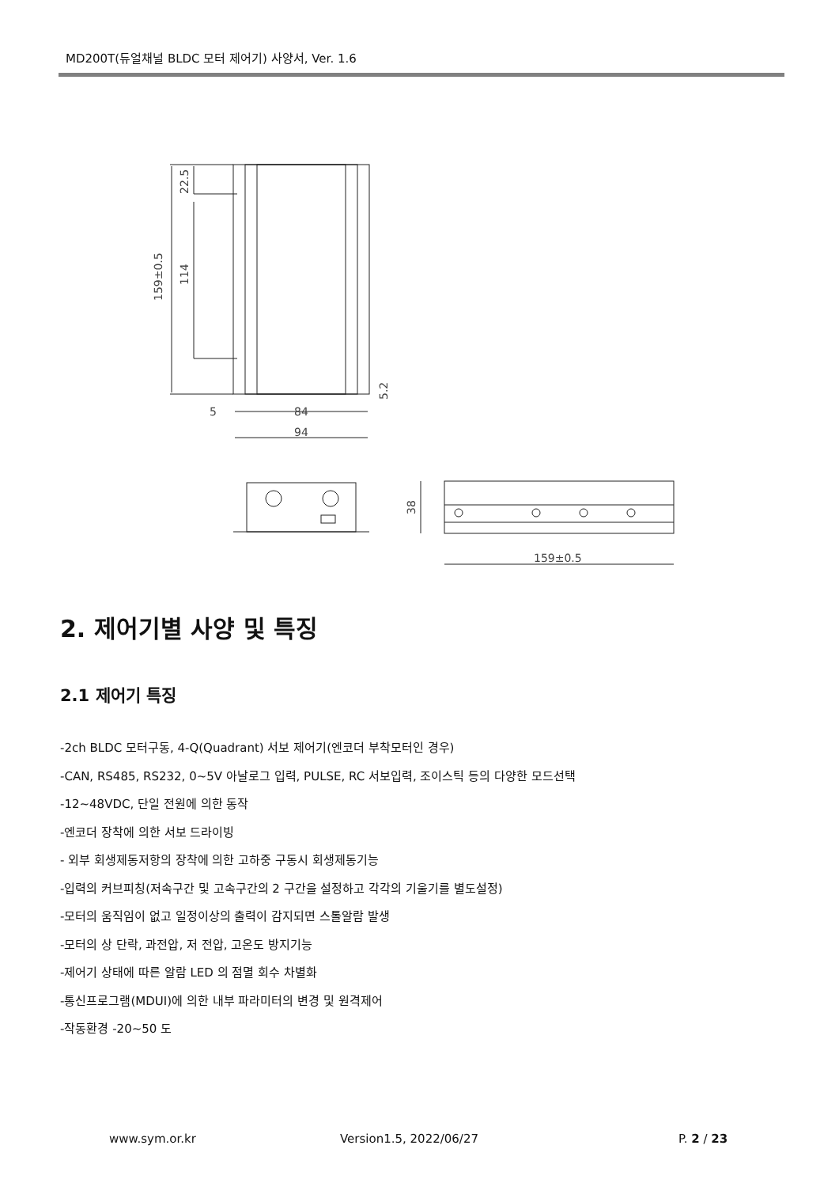MD200T(듀얼채널 BLDC 모터 제어기) 사양서, Ver. 1.6
159±0.5
114
22.5
5.2
5
84
94
38
159±0.5
2. 제어기별 사양 및 특징
2.1 제어기 특징
-2ch BLDC 모터구동, 4-Q(Quadrant) 서보 제어기(엔코더 부착모터인 경우)
-CAN, RS485, RS232, 0~5V 아날로그 입력, PULSE, RC 서보입력, 조이스틱 등의 다양한 모드선택
-12~48VDC, 단일 전원에 의한 동작
-엔코더 장착에 의한 서보 드라이빙
- 외부 회생제동저항의 장착에 의한 고하중 구동시 회생제동기능
-입력의 커브피칭(저속구간 및 고속구간의 2 구간을 설정하고 각각의 기울기를 별도설정)
-모터의 움직임이 없고 일정이상의 출력이 감지되면 스톨알람 발생
-모터의 상 단락, 과전압, 저 전압, 고온도 방지기능
-제어기 상태에 따른 알람 LED 의 점멸 회수 차별화
-통신프로그램(MDUI)에 의한 내부 파라미터의 변경 및 원격제어
-작동환경 -20~50 도
www.sym.or.kr Version1.5, 2022/06/27 P. 2 / 23